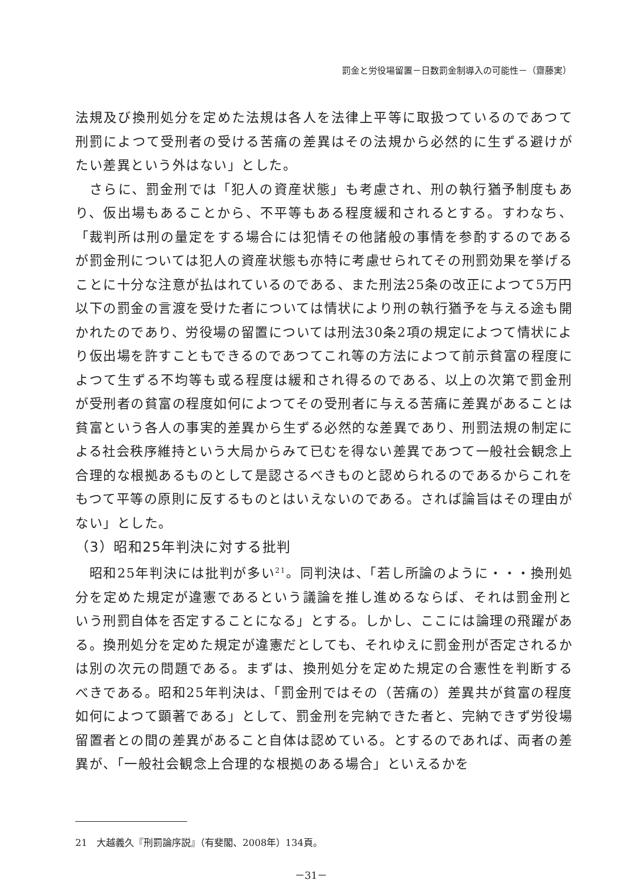罰金と労役場留置－日数罰金制導入の可能性－（齋藤実）
法規及び換刑処分を定めた法規は各人を法律上平等に取扱つているのであつて刑罰によつて受刑者の受ける苦痛の差異はその法規から必然的に生ずる避けがたい差異という外はない」とした。
　さらに、罰金刑では「犯人の資産状態」も考慮され、刑の執行猶予制度もあり、仮出場もあることから、不平等もある程度緩和されるとする。すわなち、「裁判所は刑の量定をする場合には犯情その他諸般の事情を参酌するのであるが罰金刑については犯人の資産状態も亦特に考慮せられてその刑罰効果を挙げることに十分な注意が払はれているのである、また刑法25条の改正によつて5万円以下の罰金の言渡を受けた者については情状により刑の執行猶予を与える途も開かれたのであり、労役場の留置については刑法30条2項の規定によつて情状により仮出場を許すこともできるのであつてこれ等の方法によつて前示貧富の程度によつて生ずる不均等も或る程度は緩和され得るのである、以上の次第で罰金刑が受刑者の貧富の程度如何によつてその受刑者に与える苦痛に差異があることは貧富という各人の事実的差異から生ずる必然的な差異であり、刑罰法規の制定による社会秩序維持という大局からみて已むを得ない差異であつて一般社会観念上合理的な根拠あるものとして是認さるべきものと認められるのであるからこれをもつて平等の原則に反するものとはいえないのである。されば論旨はその理由がない」とした。
（3）昭和25年判決に対する批判
　昭和25年判決には批判が多い<sup>21</sup>。同判決は、「若し所論のように・・・換刑処分を定めた規定が違憲であるという議論を推し進めるならば、それは罰金刑という刑罰自体を否定することになる」とする。しかし、ここには論理の飛躍がある。換刑処分を定めた規定が違憲だとしても、それゆえに罰金刑が否定されるかは別の次元の問題である。まずは、換刑処分を定めた規定の合憲性を判断するべきである。昭和25年判決は、「罰金刑ではその（苦痛の）差異共が貧富の程度如何によつて顕著である」として、罰金刑を完納できた者と、完納できず労役場留置者との間の差異があること自体は認めている。とするのであれば、両者の差異が、「一般社会観念上合理的な根拠のある場合」といえるかを
21　大越義久『刑罰論序説』（有斐閣、2008年）134頁。
－31－